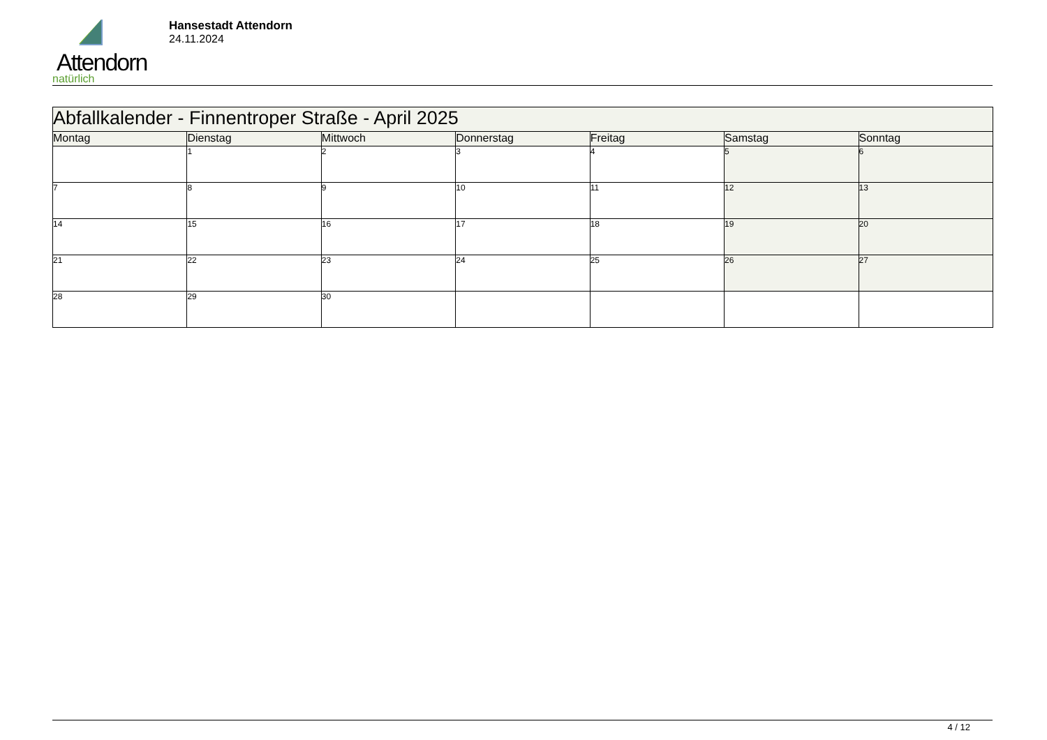Attendorn
natürlich
Hansestadt Attendorn
24.11.2024
| Abfallkalender - Finnentroper Straße - April 2025 | | | | | | |
| --- | --- | --- | --- | --- | --- | --- |
| Montag | Dienstag | Mittwoch | Donnerstag | Freitag | Samstag | Sonntag |
| | 1 | 2 | 3 | 4 | 5 | 6 |
| 7 | 8 | 9 | 10 | 11 | 12 | 13 |
| 14 | 15 | 16 | 17 | 18 | 19 | 20 |
| 21 | 22 | 23 | 24 | 25 | 26 | 27 |
| 28 | 29 | 30 | | | | |
4 / 12